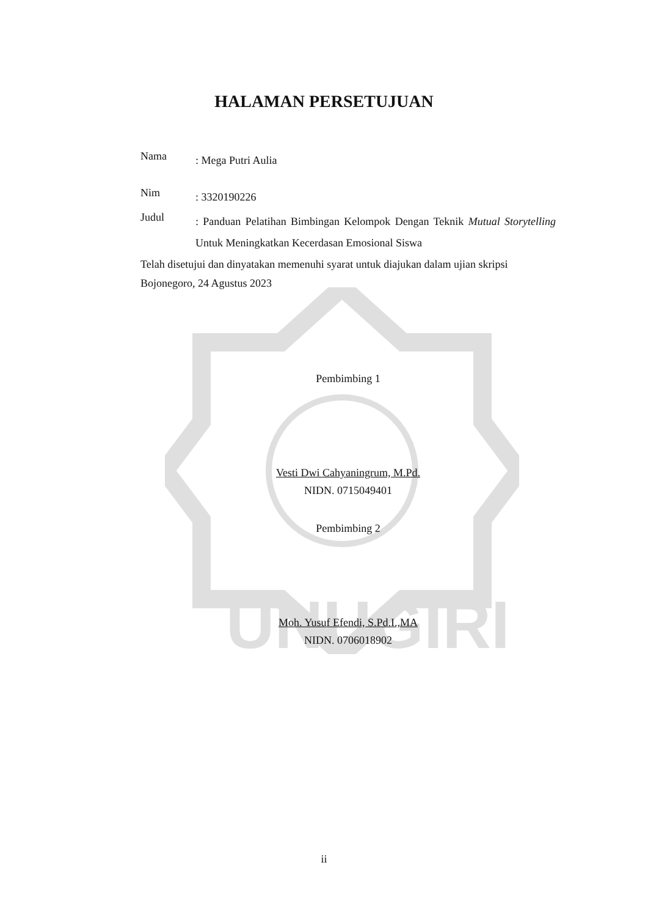UNUGIRI
HALAMAN PERSETUJUAN
Nama: Mega Putri Aulia
Nim: 3320190226
Judul: Panduan Pelatihan Bimbingan Kelompok Dengan Teknik Mutual Storytelling Untuk Meningkatkan Kecerdasan Emosional Siswa
Telah disetujui dan dinyatakan memenuhi syarat untuk diajukan dalam ujian skripsi
Bojonegoro, 24 Agustus 2023
Pembimbing 1
Vesti Dwi Cahyaningrum, M.Pd.
NIDN. 0715049401
Pembimbing 2
Moh. Yusuf Efendi, S.Pd.I.,MA
NIDN. 0706018902
ii